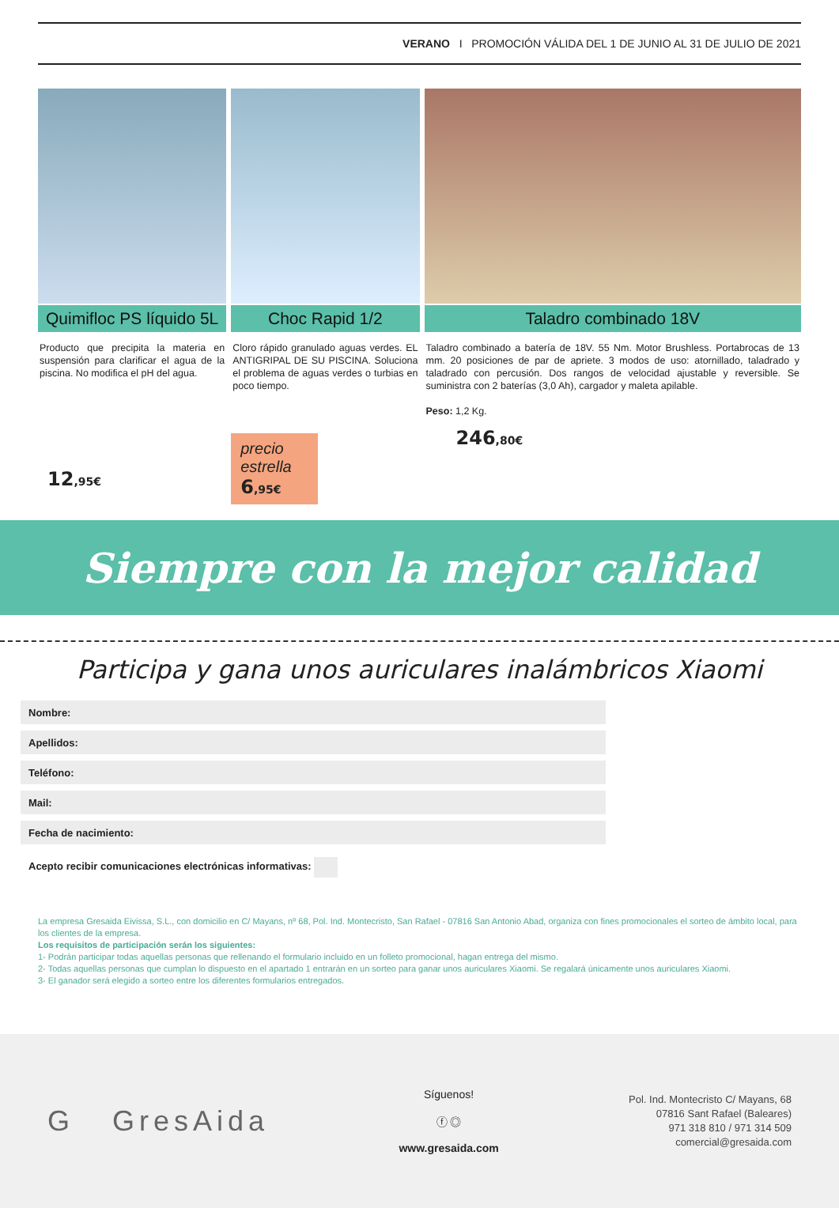VERANO I PROMOCIÓN VÁLIDA DEL 1 DE JUNIO AL 31 DE JULIO DE 2021
Quimifloc PS líquido 5L
Producto que precipita la materia en suspensión para clarificar el agua de la piscina. No modifica el pH del agua.
12,95€
Choc Rapid 1/2
Cloro rápido granulado aguas verdes. EL ANTIGRIPAL DE SU PISCINA. Soluciona el problema de aguas verdes o turbias en poco tiempo.
precio estrella
6,95€
Taladro combinado 18V
Taladro combinado a batería de 18V. 55 Nm. Motor Brushless. Portabrocas de 13 mm. 20 posiciones de par de apriete. 3 modos de uso: atornillado, taladrado y taladrado con percusión. Dos rangos de velocidad ajustable y reversible. Se suministra con 2 baterías (3,0 Ah), cargador y maleta apilable.
Peso: 1,2 Kg.
246,80€
Siempre con la mejor calidad
Participa y gana unos auriculares inalámbricos Xiaomi
Nombre:
Apellidos:
Teléfono:
Mail:
Fecha de nacimiento:
Acepto recibir comunicaciones electrónicas informativas:
La empresa Gresaida Eivissa, S.L., con domicilio en C/ Mayans, nº 68, Pol. Ind. Montecristo, San Rafael - 07816 San Antonio Abad, organiza con fines promocionales el sorteo de ámbito local, para los clientes de la empresa.
Los requisitos de participación serán los siguientes:
1- Podrán participar todas aquellas personas que rellenando el formulario incluido en un folleto promocional, hagan entrega del mismo.
2- Todas aquellas personas que cumplan lo dispuesto en el apartado 1 entrarán en un sorteo para ganar unos auriculares Xiaomi. Se regalará únicamente unos auriculares Xiaomi.
3- El ganador será elegido a sorteo entre los diferentes formularios entregados.
G GresAida
Síguenos!
ⓕ ◎
www.gresaida.com
Pol. Ind. Montecristo C/ Mayans, 68
07816 Sant Rafael (Baleares)
971 318 810 / 971 314 509
comercial@gresaida.com